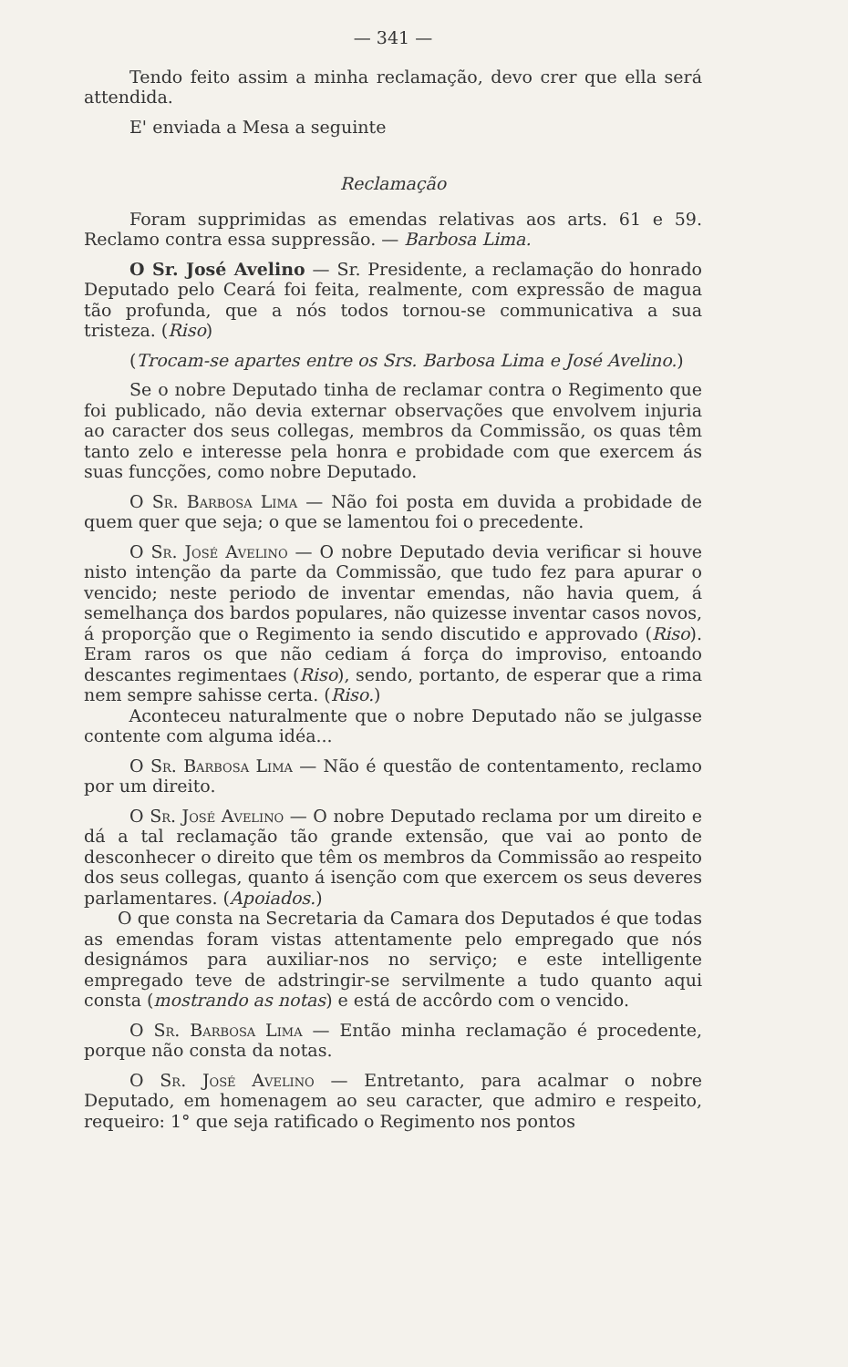— 341 —
Tendo feito assim a minha reclamação, devo crer que ella será attendida.
E' enviada a Mesa a seguinte
Reclamação
Foram supprimidas as emendas relativas aos arts. 61 e 59. Reclamo contra essa suppressão. — Barbosa Lima.
O Sr. José Avelino — Sr. Presidente, a reclamação do honrado Deputado pelo Ceará foi feita, realmente, com expressão de magua tão profunda, que a nós todos tornou-se communicativa a sua tristeza. (Riso)
(Trocam-se apartes entre os Srs. Barbosa Lima e José Avelino.)
Se o nobre Deputado tinha de reclamar contra o Regimento que foi publicado, não devia externar observações que envolvem injuria ao caracter dos seus collegas, membros da Commissão, os quas têm tanto zelo e interesse pela honra e probidade com que exercem ás suas funcções, como nobre Deputado.
O Sr. Barbosa Lima — Não foi posta em duvida a probidade de quem quer que seja; o que se lamentou foi o precedente.
O Sr. José Avelino — O nobre Deputado devia verificar si houve nisto intenção da parte da Commissão, que tudo fez para apurar o vencido; neste periodo de inventar emendas, não havia quem, á semelhança dos bardos populares, não quizesse inventar casos novos, á proporção que o Regimento ia sendo discutido e approvado (Riso). Eram raros os que não cediam á força do improviso, entoando descantes regimentaes (Riso), sendo, portanto, de esperar que a rima nem sempre sahisse certa. (Riso.)
Aconteceu naturalmente que o nobre Deputado não se julgasse contente com alguma idéa...
O Sr. Barbosa Lima — Não é questão de contentamento, reclamo por um direito.
O Sr. José Avelino — O nobre Deputado reclama por um direito e dá a tal reclamação tão grande extensão, que vai ao ponto de desconhecer o direito que têm os membros da Commissão ao respeito dos seus collegas, quanto á isenção com que exercem os seus deveres parlamentares. (Apoiados.)
O que consta na Secretaria da Camara dos Deputados é que todas as emendas foram vistas attentamente pelo empregado que nós designámos para auxiliar-nos no serviço; e este intelligente empregado teve de adstringir-se servilmente a tudo quanto aqui consta (mostrando as notas) e está de accôrdo com o vencido.
O Sr. Barbosa Lima — Então minha reclamação é procedente, porque não consta da notas.
O Sr. José Avelino — Entretanto, para acalmar o nobre Deputado, em homenagem ao seu caracter, que admiro e respeito, requeiro: 1° que seja ratificado o Regimento nos pontos